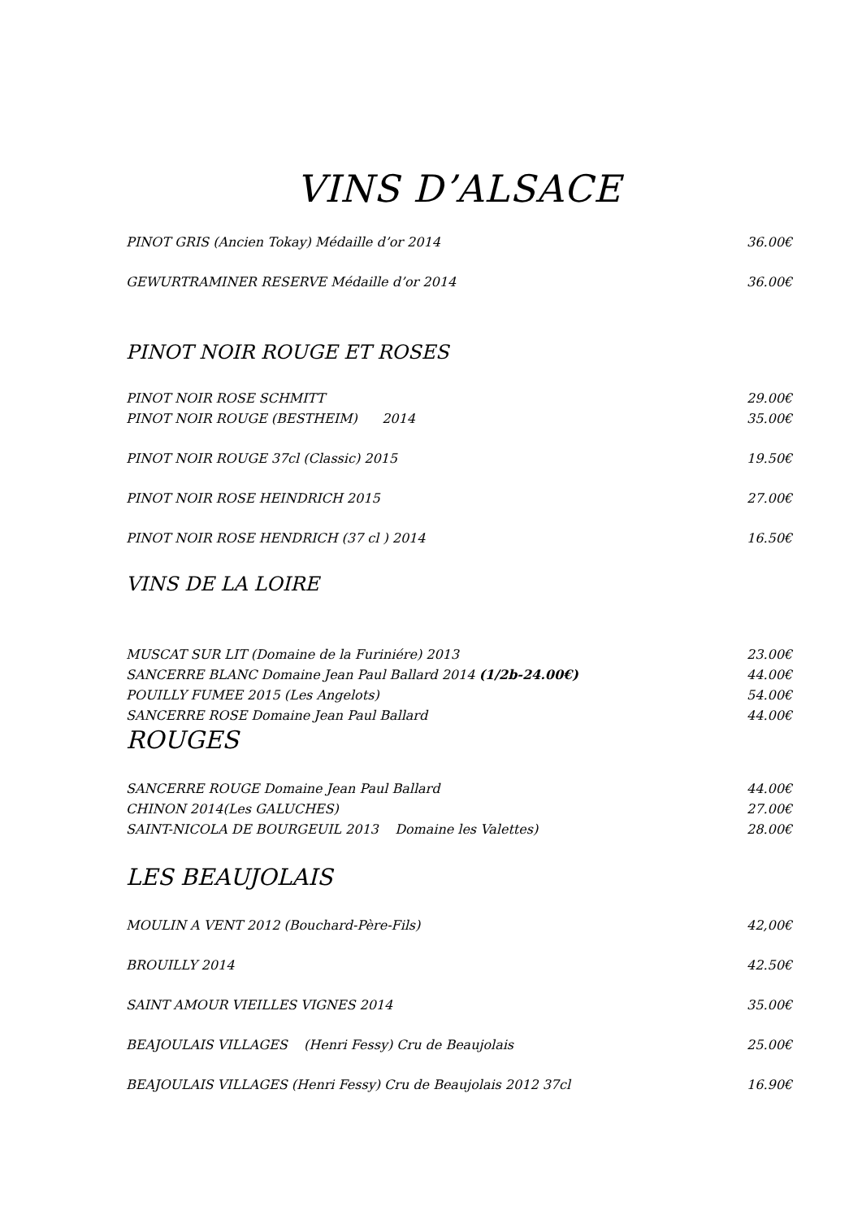VINS D’ALSACE
PINOT GRIS (Ancien Tokay) Médaille d’or 2014 36.00€
GEWURTRAMINER RESERVE Médaille d’or 2014 36.00€
PINOT NOIR ROUGE ET ROSES
PINOT NOIR ROSE SCHMITT 29.00€
PINOT NOIR ROUGE (BESTHEIM) 2014 35.00€
PINOT NOIR ROUGE 37cl (Classic) 2015 19.50€
PINOT NOIR ROSE HEINDRICH 2015 27.00€
PINOT NOIR ROSE HENDRICH (37 cl ) 2014 16.50€
VINS DE LA LOIRE
MUSCAT SUR LIT (Domaine de la Furiniére) 2013 23.00€
SANCERRE BLANC Domaine Jean Paul Ballard 2014 (1/2b-24.00€) 44.00€
POUILLY FUMEE 2015 (Les Angelots) 54.00€
SANCERRE ROSE Domaine Jean Paul Ballard 44.00€
ROUGES
SANCERRE ROUGE Domaine Jean Paul Ballard 44.00€
CHINON 2014(Les GALUCHES) 27.00€
SAINT-NICOLA DE BOURGEUIL 2013 Domaine les Valettes) 28.00€
LES BEAUJOLAIS
MOULIN A VENT 2012 (Bouchard-Père-Fils) 42,00€
BROUILLY 2014 42.50€
SAINT AMOUR VIEILLES VIGNES 2014 35.00€
BEAJOULAIS VILLAGES (Henri Fessy) Cru de Beaujolais 25.00€
BEAJOULAIS VILLAGES (Henri Fessy) Cru de Beaujolais 2012 37cl 16.90€